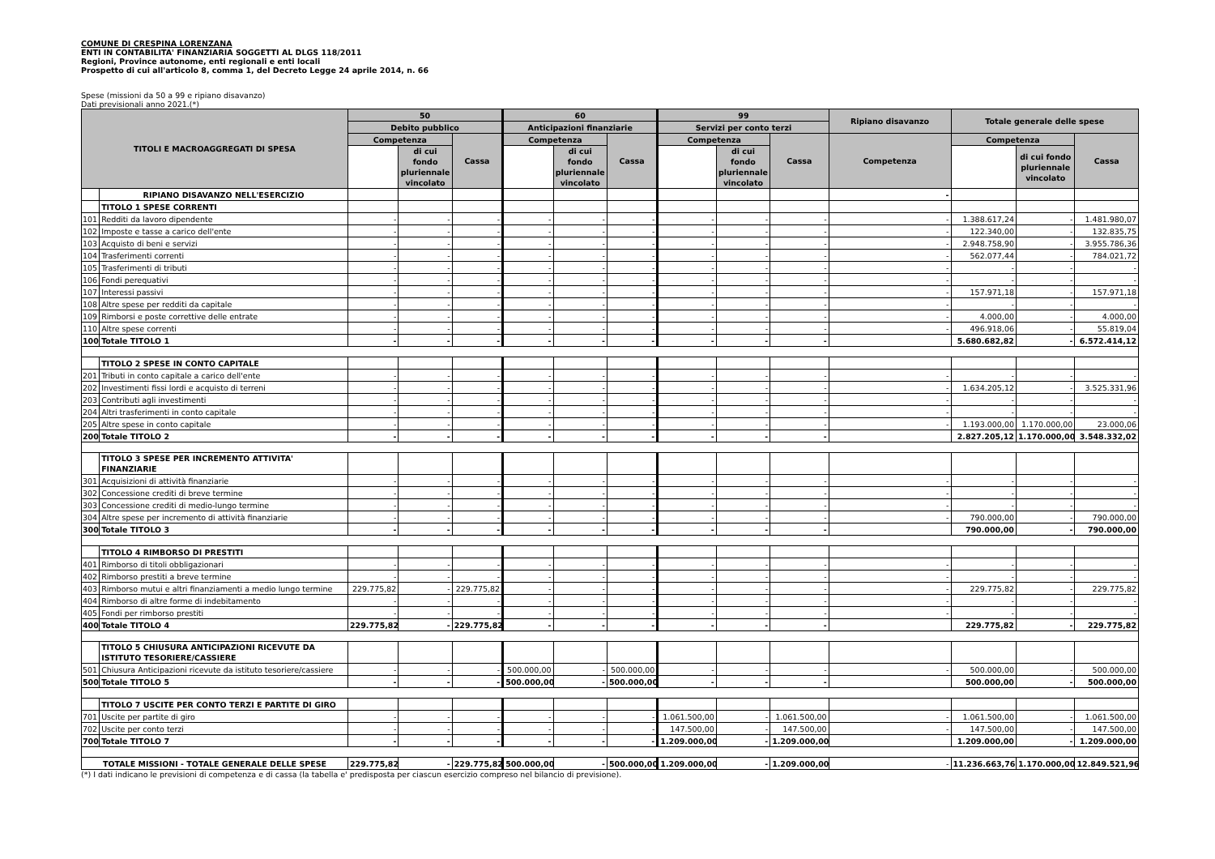COMUNE DI CRESPINA LORENZANA
ENTI IN CONTABILITA' FINANZIARIA SOGGETTI AL DLGS 118/2011
Regioni, Province autonome, enti regionali e enti locali
Prospetto di cui all'articolo 8, comma 1, del Decreto Legge 24 aprile 2014, n. 66
Spese (missioni da 50 a 99 e ripiano disavanzo)
Dati previsionali anno 2021.(*)
| TITOLI E MACROAGGREGATI DI SPESA | | 50 | | | 60 | | | 99 | | | Ripiano disavanzo | Totale generale delle spese | | |
| --- | --- | --- | --- | --- | --- | --- | --- | --- | --- | --- | --- | --- | --- | --- |
| | | Debito pubblico | | | Anticipazioni finanziarie | | | Servizi per conto terzi | | | | | | |
| | | Competenza | | Cassa | Competenza | | Cassa | Competenza | | Cassa | Competenza | Competenza | | Cassa |
| | | | di cui fondo pluriennale vincolato | | | di cui fondo pluriennale vincolato | | | di cui fondo pluriennale vincolato | | | | di cui fondo pluriennale vincolato | |
| | RIPIANO DISAVANZO NELL'ESERCIZIO | | | | | | | | | | - | | | |
| | TITOLO 1 SPESE CORRENTI | | | | | | | | | | | | | |
| 101 | Redditi da lavoro dipendente | - | - | - | - | - | - | - | - | - | - | 1.388.617,24 | - | 1.481.980,07 |
| 102 | Imposte e tasse a carico dell'ente | - | - | - | - | - | - | - | - | - | - | 122.340,00 | - | 132.835,75 |
| 103 | Acquisto di beni e servizi | - | - | - | - | - | - | - | - | - | - | 2.948.758,90 | - | 3.955.786,36 |
| 104 | Trasferimenti correnti | - | - | - | - | - | - | - | - | - | - | 562.077,44 | - | 784.021,72 |
| 105 | Trasferimenti di tributi | - | - | - | - | - | - | - | - | - | - | - | - | - |
| 106 | Fondi perequativi | - | - | - | - | - | - | - | - | - | - | - | - | - |
| 107 | Interessi passivi | - | - | - | - | - | - | - | - | - | - | 157.971,18 | - | 157.971,18 |
| 108 | Altre spese per redditi da capitale | - | - | - | - | - | - | - | - | - | - | - | - | - |
| 109 | Rimborsi e poste correttive delle entrate | - | - | - | - | - | - | - | - | - | - | 4.000,00 | - | 4.000,00 |
| 110 | Altre spese correnti | - | - | - | - | - | - | - | - | - | - | 496.918,06 | - | 55.819,04 |
| 100 | Totale TITOLO 1 | - | - | - | - | - | - | - | - | - | | 5.680.682,82 | - | 6.572.414,12 |
| | TITOLO 2 SPESE IN CONTO CAPITALE | | | | | | | | | | | | | |
| 201 | Tributi in conto capitale a carico dell'ente | - | - | - | - | - | - | - | - | - | - | - | - | - |
| 202 | Investimenti fissi lordi e acquisto di terreni | - | - | - | - | - | - | - | - | - | - | 1.634.205,12 | - | 3.525.331,96 |
| 203 | Contributi agli investimenti | - | - | - | - | - | - | - | - | - | - | - | - | - |
| 204 | Altri trasferimenti in conto capitale | - | - | - | - | - | - | - | - | - | - | - | - | - |
| 205 | Altre spese in conto capitale | - | - | - | - | - | - | - | - | - | - | 1.193.000,00 | 1.170.000,00 | 23.000,06 |
| 200 | Totale TITOLO 2 | - | - | - | - | - | - | - | - | - | | 2.827.205,12 | 1.170.000,00 | 3.548.332,02 |
| | TITOLO 3 SPESE PER INCREMENTO ATTIVITA' FINANZIARIE | | | | | | | | | | | | | |
| 301 | Acquisizioni di attività finanziarie | - | - | - | - | - | - | - | - | - | - | - | - | - |
| 302 | Concessione crediti di breve termine | - | - | - | - | - | - | - | - | - | - | - | - | - |
| 303 | Concessione crediti di medio-lungo termine | - | - | - | - | - | - | - | - | - | - | - | - | - |
| 304 | Altre spese per incremento di attività finanziarie | - | - | - | - | - | - | - | - | - | - | 790.000,00 | - | 790.000,00 |
| 300 | Totale TITOLO 3 | - | - | - | - | - | - | - | - | - | | 790.000,00 | - | 790.000,00 |
| | TITOLO 4 RIMBORSO DI PRESTITI | | | | | | | | | | | | | |
| 401 | Rimborso di titoli obbligazionari | - | - | - | - | - | - | - | - | - | - | - | - | - |
| 402 | Rimborso prestiti a breve termine | - | - | - | - | - | - | - | - | - | - | - | - | - |
| 403 | Rimborso mutui e altri finanziamenti a medio lungo termine | 229.775,82 | - | 229.775,82 | - | - | - | - | - | - | - | 229.775,82 | - | 229.775,82 |
| 404 | Rimborso di altre forme di indebitamento | - | - | - | - | - | - | - | - | - | - | - | - | - |
| 405 | Fondi per rimborso prestiti | - | - | - | - | - | - | - | - | - | - | - | - | - |
| 400 | Totale TITOLO 4 | 229.775,82 | - | 229.775,82 | - | - | - | - | - | - | | 229.775,82 | - | 229.775,82 |
| | TITOLO 5 CHIUSURA ANTICIPAZIONI RICEVUTE DA ISTITUTO TESORIERE/CASSIERE | | | | | | | | | | | | | |
| 501 | Chiusura Anticipazioni ricevute da istituto tesoriere/cassiere | - | - | - | 500.000,00 | - | 500.000,00 | - | - | - | - | 500.000,00 | - | 500.000,00 |
| 500 | Totale TITOLO 5 | - | - | - | 500.000,00 | - | 500.000,00 | - | - | - | | 500.000,00 | - | 500.000,00 |
| | TITOLO 7 USCITE PER CONTO TERZI E PARTITE DI GIRO | | | | | | | | | | | | | |
| 701 | Uscite per partite di giro | - | - | - | - | - | - | 1.061.500,00 | - | 1.061.500,00 | - | 1.061.500,00 | - | 1.061.500,00 |
| 702 | Uscite per conto terzi | - | - | - | - | - | - | 147.500,00 | - | 147.500,00 | - | 147.500,00 | - | 147.500,00 |
| 700 | Totale TITOLO 7 | - | - | - | - | - | - | 1.209.000,00 | - | 1.209.000,00 | | 1.209.000,00 | - | 1.209.000,00 |
| TOTALE MISSIONI - TOTALE GENERALE DELLE SPESE | | 229.775,82 | - | 229.775,82 | 500.000,00 | - | 500.000,00 | 1.209.000,00 | - | 1.209.000,00 | - | 11.236.663,76 | 1.170.000,00 | 12.849.521,96 |
(*) I dati indicano le previsioni di competenza e di cassa (la tabella e' predisposta per ciascun esercizio compreso nel bilancio di previsione).